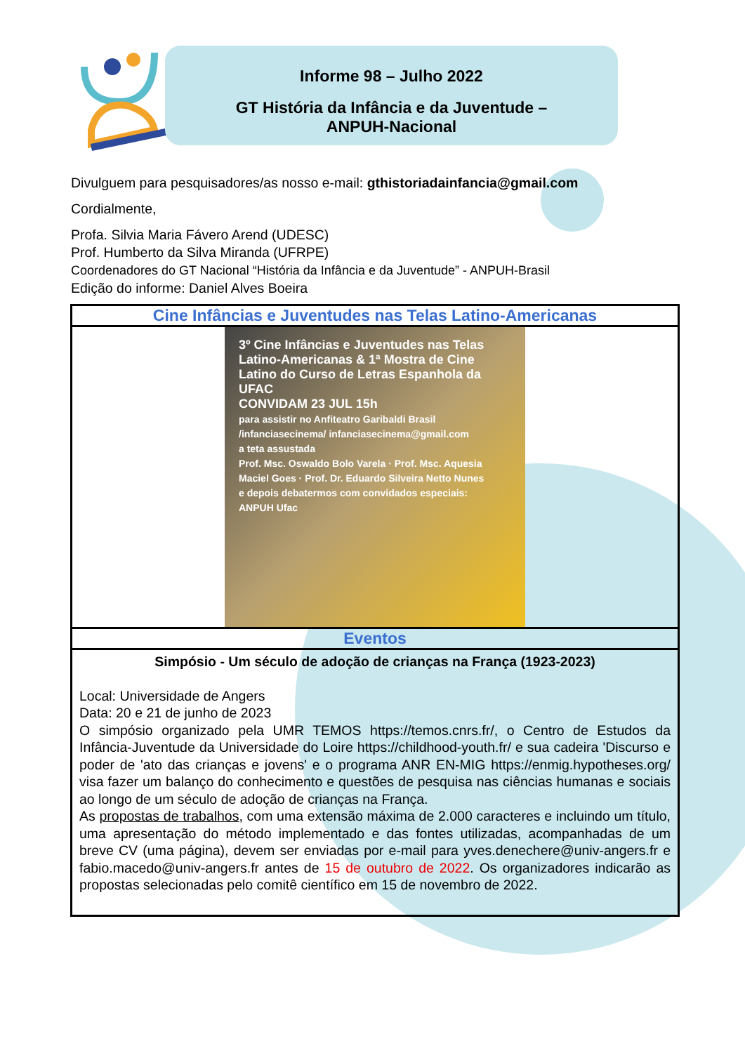Informe 98 – Julho 2022
GT História da Infância e da Juventude –
ANPUH-Nacional
Divulguem para pesquisadores/as nosso e-mail: gthistoriadainfancia@gmail.com
Cordialmente,
Profa. Silvia Maria Fávero Arend (UDESC)
Prof. Humberto da Silva Miranda (UFRPE)
Coordenadores do GT Nacional “História da Infância e da Juventude” - ANPUH-Brasil
Edição do informe: Daniel Alves Boeira
| Cine Infâncias e Juventudes nas Telas Latino-Americanas |
| 3º Cine Infâncias e Juventudes nas Telas Latino-Americanas & 1ª Mostra de Cine Latino do Curso de Letras Espanhola da UFAC CONVIDAM 23 JUL 15h para assistir no Anfiteatro Garibaldi Brasil /infanciasecinema/ infanciasecinema@gmail.com a teta assustada Prof. Msc. Oswaldo Bolo Varela · Prof. Msc. Aquesia Maciel Goes · Prof. Dr. Eduardo Silveira Netto Nunes e depois debatermos com convidados especiais: ANPUH Ufac |
| Eventos |
| Simpósio - Um século de adoção de crianças na França (1923-2023) Local: Universidade de Angers Data: 20 e 21 de junho de 2023 O simpósio organizado pela UMR TEMOS https://temos.cnrs.fr/, o Centro de Estudos da Infância-Juventude da Universidade do Loire https://childhood-youth.fr/ e sua cadeira 'Discurso e poder de 'ato das crianças e jovens' e o programa ANR EN-MIG https://enmig.hypotheses.org/ visa fazer um balanço do conhecimento e questões de pesquisa nas ciências humanas e sociais ao longo de um século de adoção de crianças na França. As propostas de trabalhos , com uma extensão máxima de 2.000 caracteres e incluindo um título, uma apresentação do método implementado e das fontes utilizadas, acompanhadas de um breve CV (uma página), devem ser enviadas por e-mail para yves.denechere@univ-angers.fr e fabio.macedo@univ-angers.fr antes de 15 de outubro de 2022 . Os organizadores indicarão as propostas selecionadas pelo comitê científico em 15 de novembro de 2022. |